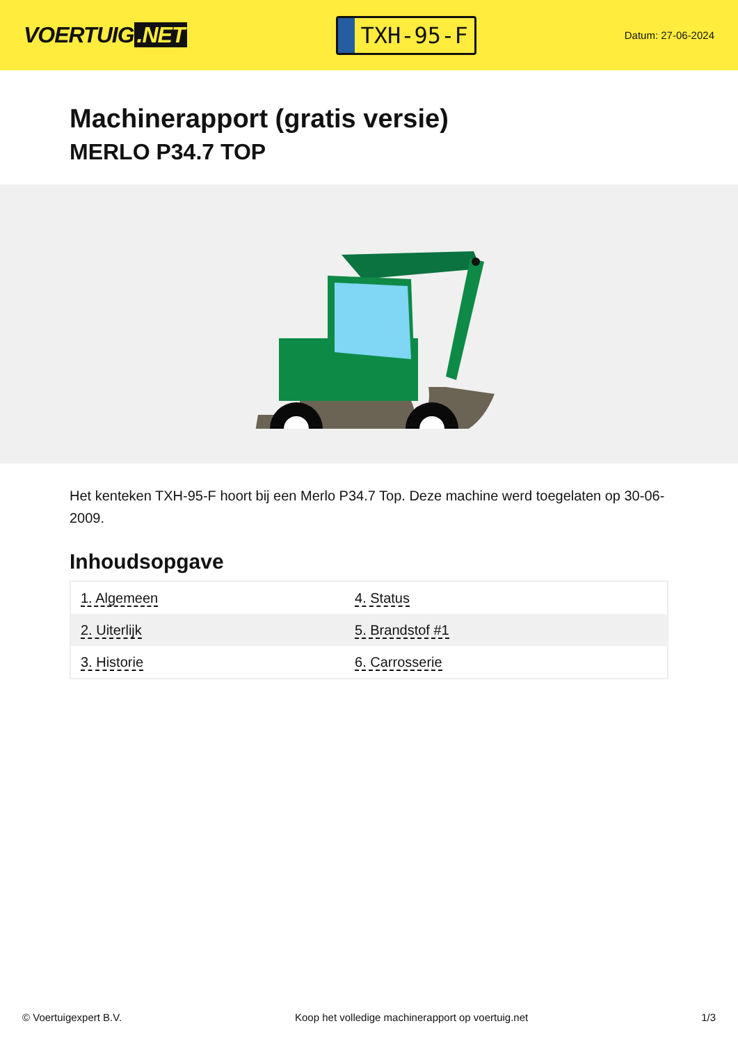VOERTUIG.NET
TXH-95-F
Datum: 27-06-2024
Machinerapport (gratis versie)
MERLO P34.7 TOP
Het kenteken TXH-95-F hoort bij een Merlo P34.7 Top. Deze machine werd toegelaten op 30-06-2009.
Inhoudsopgave
| 1. Algemeen | 4. Status |
| 2. Uiterlijk | 5. Brandstof #1 |
| 3. Historie | 6. Carrosserie |
© Voertuigexpert B.V. Koop het volledige machinerapport op voertuig.net 1/3